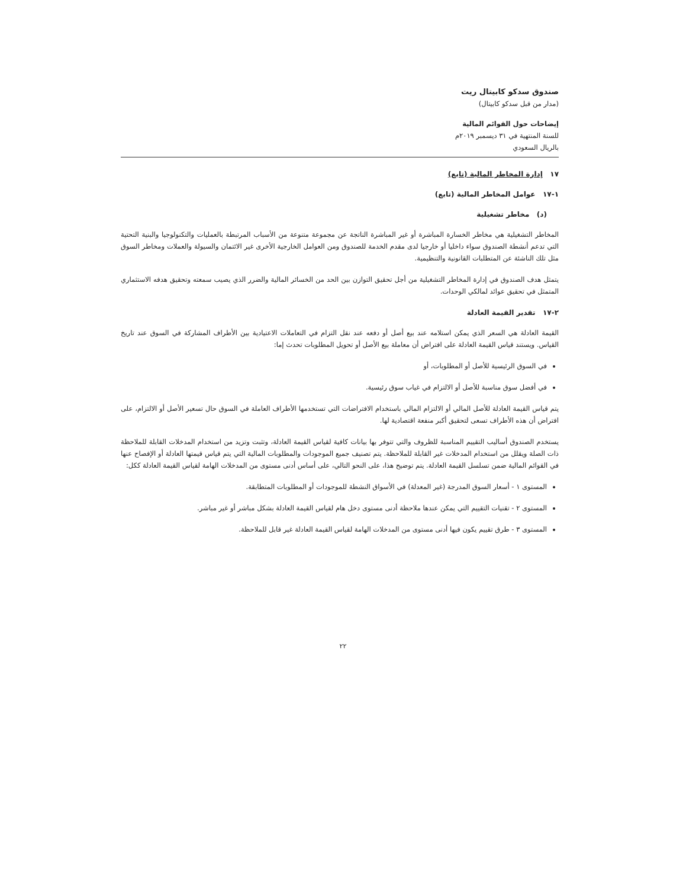صندوق سدكو كابيتال ريت
(مدار من قبل سدكو كابيتال)
إيضاحات حول القوائم المالية
للسنة المنتهية في ٣١ ديسمبر ٢٠١٩م
بالريال السعودي
١٧ إدارة المخاطر المالية (تابع)
١-١٧ عوامل المخاطر المالية (تابع)
(د) مخاطر تشغيلية
المخاطر التشغيلية هي مخاطر الخسارة المباشرة أو غير المباشرة الناتجة عن مجموعة متنوعة من الأسباب المرتبطة بالعمليات والتكنولوجيا والبنية التحتية التي تدعم أنشطة الصندوق سواء داخليا أو خارجيا لدى مقدم الخدمة للصندوق ومن العوامل الخارجية الأخرى غير الائتمان والسيولة والعملات ومخاطر السوق مثل تلك الناشئة عن المتطلبات القانونية والتنظيمية.
يتمثل هدف الصندوق في إدارة المخاطر التشغيلية من أجل تحقيق التوازن بين الحد من الخسائر المالية والضرر الذي يصيب سمعته وتحقيق هدفه الاستثماري المتمثل في تحقيق عوائد لمالكي الوحدات.
٢-١٧ تقدير القيمة العادلة
القيمة العادلة هي السعر الذي يمكن استلامه عند بيع أصل أو دفعه عند نقل التزام في التعاملات الاعتيادية بين الأطراف المشاركة في السوق عند تاريخ القياس. ويستند قياس القيمة العادلة على افتراض أن معاملة بيع الأصل أو تحويل المطلوبات تحدث إما:
في السوق الرئيسية للأصل أو المطلوبات، أو
في أفضل سوق مناسبة للأصل أو الالتزام في غياب سوق رئيسية.
يتم قياس القيمة العادلة للأصل المالي أو الالتزام المالي باستخدام الافتراضات التي تستخدمها الأطراف العاملة في السوق حال تسعير الأصل أو الالتزام، على افتراض أن هذه الأطراف تسعى لتحقيق أكبر منفعة اقتصادية لها.
يستخدم الصندوق أساليب التقييم المناسبة للظروف والتي تتوفر بها بيانات كافية لقياس القيمة العادلة، وتثبت وتزيد من استخدام المدخلات القابلة للملاحظة ذات الصلة ويقلل من استخدام المدخلات غير القابلة للملاحظة. يتم تصنيف جميع الموجودات والمطلوبات المالية التي يتم قياس قيمتها العادلة أو الإفصاح عنها في القوائم المالية ضمن تسلسل القيمة العادلة. يتم توضيح هذا، على النحو التالي، على أساس أدنى مستوى من المدخلات الهامة لقياس القيمة العادلة ككل:
المستوى ١ - أسعار السوق المدرجة (غير المعدلة) في الأسواق النشطة للموجودات أو المطلوبات المتطابقة.
المستوى ٢ - تقنيات التقييم التي يمكن عندها ملاحظة أدنى مستوى دخل هام لقياس القيمة العادلة بشكل مباشر أو غير مباشر.
المستوى ٣ - طرق تقييم يكون فيها أدنى مستوى من المدخلات الهامة لقياس القيمة العادلة غير قابل للملاحظة.
٢٢